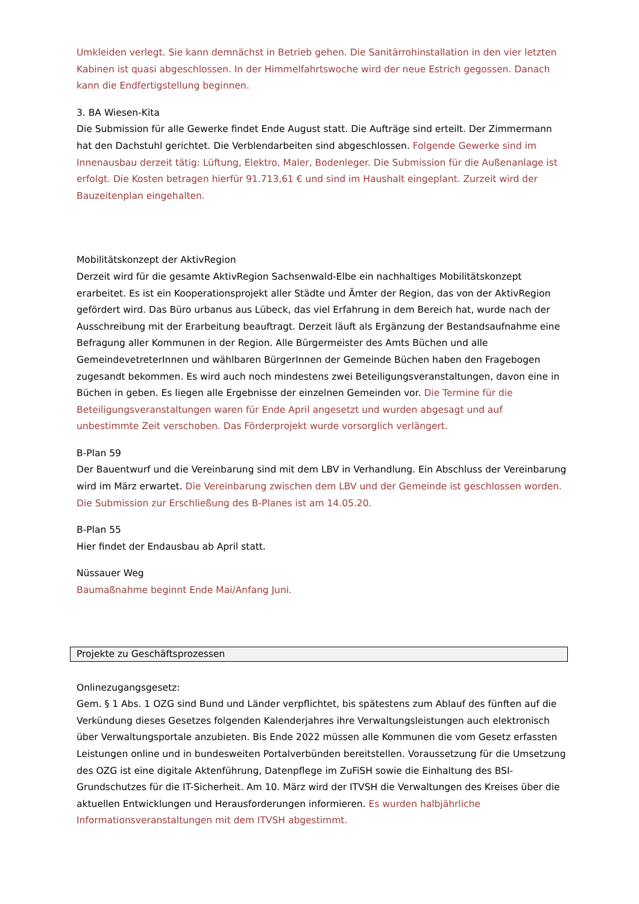Umkleiden verlegt. Sie kann demnächst in Betrieb gehen. Die Sanitärrohinstallation in den vier letzten Kabinen ist quasi abgeschlossen. In der Himmelfahrtswoche wird der neue Estrich gegossen. Danach kann die Endfertigstellung beginnen.
3. BA Wiesen-Kita
Die Submission für alle Gewerke findet Ende August statt. Die Aufträge sind erteilt. Der Zimmermann hat den Dachstuhl gerichtet. Die Verblendarbeiten sind abgeschlossen. Folgende Gewerke sind im Innenausbau derzeit tätig: Lüftung, Elektro, Maler, Bodenleger. Die Submission für die Außenanlage ist erfolgt. Die Kosten betragen hierfür 91.713,61 € und sind im Haushalt eingeplant. Zurzeit wird der Bauzeitenplan eingehalten.
Mobilitätskonzept der AktivRegion
Derzeit wird für die gesamte AktivRegion Sachsenwald-Elbe ein nachhaltiges Mobilitätskonzept erarbeitet. Es ist ein Kooperationsprojekt aller Städte und Ämter der Region, das von der AktivRegion gefördert wird. Das Büro urbanus aus Lübeck, das viel Erfahrung in dem Bereich hat, wurde nach der Ausschreibung mit der Erarbeitung beauftragt. Derzeit läuft als Ergänzung der Bestandsaufnahme eine Befragung aller Kommunen in der Region. Alle Bürgermeister des Amts Büchen und alle GemeindevetreterInnen und wählbaren BürgerInnen der Gemeinde Büchen haben den Fragebogen zugesandt bekommen. Es wird auch noch mindestens zwei Beteiligungsveranstaltungen, davon eine in Büchen in geben. Es liegen alle Ergebnisse der einzelnen Gemeinden vor. Die Termine für die Beteiligungsveranstaltungen waren für Ende April angesetzt und wurden abgesagt und auf unbestimmte Zeit verschoben. Das Förderprojekt wurde vorsorglich verlängert.
B-Plan 59
Der Bauentwurf und die Vereinbarung sind mit dem LBV in Verhandlung. Ein Abschluss der Vereinbarung wird im März erwartet. Die Vereinbarung zwischen dem LBV und der Gemeinde ist geschlossen worden. Die Submission zur Erschließung des B-Planes ist am 14.05.20.
B-Plan 55
Hier findet der Endausbau ab April statt.
Nüssauer Weg
Baumaßnahme beginnt Ende Mai/Anfang Juni.
Projekte zu Geschäftsprozessen
Onlinezugangsgesetz:
Gem. § 1 Abs. 1 OZG sind Bund und Länder verpflichtet, bis spätestens zum Ablauf des fünften auf die Verkündung dieses Gesetzes folgenden Kalenderjahres ihre Verwaltungsleistungen auch elektronisch über Verwaltungsportale anzubieten. Bis Ende 2022 müssen alle Kommunen die vom Gesetz erfassten Leistungen online und in bundesweiten Portalverbünden bereitstellen. Voraussetzung für die Umsetzung des OZG ist eine digitale Aktenführung, Datenpflege im ZuFiSH sowie die Einhaltung des BSI-Grundschutzes für die IT-Sicherheit. Am 10. März wird der ITVSH die Verwaltungen des Kreises über die aktuellen Entwicklungen und Herausforderungen informieren. Es wurden halbjährliche Informationsveranstaltungen mit dem ITVSH abgestimmt.